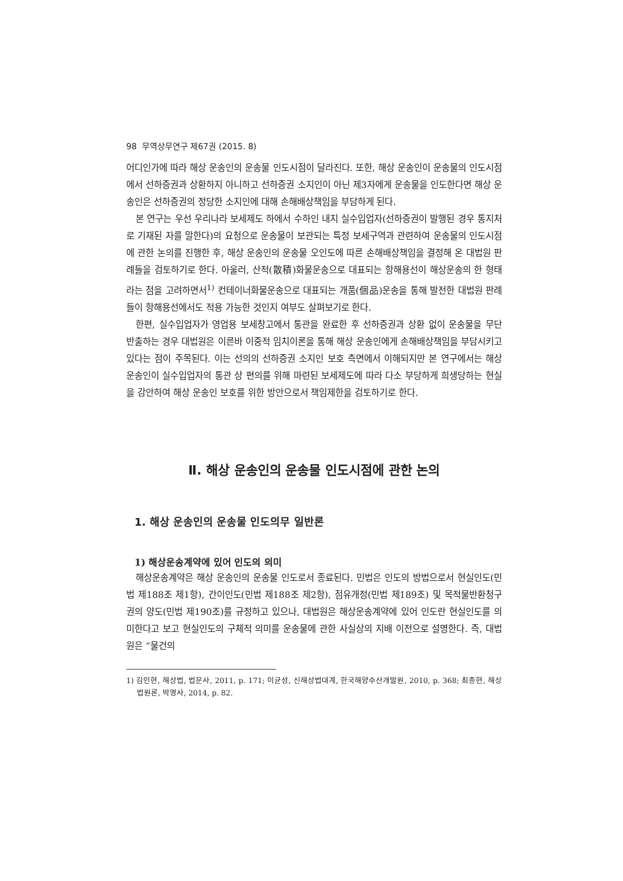98 무역상무연구 제67권 (2015. 8)
어디인가에 따라 해상 운송인의 운송물 인도시점이 달라진다. 또한, 해상 운송인이 운송물의 인도시점에서 선하증권과 상환하지 아니하고 선하증권 소지인이 아닌 제3자에게 운송물을 인도한다면 해상 운송인은 선하증권의 정당한 소지인에 대해 손해배상책임을 부담하게 된다.
본 연구는 우선 우리나라 보세제도 하에서 수하인 내지 실수입업자(선하증권이 발행된 경우 통지처로 기재된 자를 말한다)의 요청으로 운송물이 보관되는 특정 보세구역과 관련하여 운송물의 인도시점에 관한 논의를 진행한 후, 해상 운송인의 운송물 오인도에 따른 손해배상책임을 결정해 온 대법원 판례들을 검토하기로 한다. 아울러, 산적(散積)화물운송으로 대표되는 항해용선이 해상운송의 한 형태라는 점을 고려하면서<sup>1)</sup> 컨테이너화물운송으로 대표되는 개품(個品)운송을 통해 발전한 대법원 판례들이 항해용선에서도 적용 가능한 것인지 여부도 살펴보기로 한다.
한편, 실수입업자가 영업용 보세창고에서 통관을 완료한 후 선하증권과 상환 없이 운송물을 무단 반출하는 경우 대법원은 이른바 이중적 임치이론을 통해 해상 운송인에게 손해배상책임을 부담시키고 있다는 점이 주목된다. 이는 선의의 선하증권 소지인 보호 측면에서 이해되지만 본 연구에서는 해상 운송인이 실수입업자의 통관 상 편의를 위해 마련된 보세제도에 따라 다소 부당하게 희생당하는 현실을 감안하여 해상 운송인 보호를 위한 방안으로서 책임제한을 검토하기로 한다.
Ⅱ. 해상 운송인의 운송물 인도시점에 관한 논의
1. 해상 운송인의 운송물 인도의무 일반론
1) 해상운송계약에 있어 인도의 의미
해상운송계약은 해상 운송인의 운송물 인도로서 종료된다. 민법은 인도의 방법으로서 현실인도(민법 제188조 제1항), 간이인도(민법 제188조 제2항), 점유개정(민법 제189조) 및 목적물반환청구권의 양도(민법 제190조)를 규정하고 있으나, 대법원은 해상운송계약에 있어 인도란 현실인도를 의미한다고 보고 현실인도의 구체적 의미를 운송물에 관한 사실상의 지배 이전으로 설명한다. 즉, 대법원은 “물건의
1) 김인현, 해상법, 법문사, 2011, p. 171; 이균성, 신해상법대계, 한국해양수산개발원, 2010, p. 368; 최종현, 해상법원론, 박영사, 2014, p. 82.